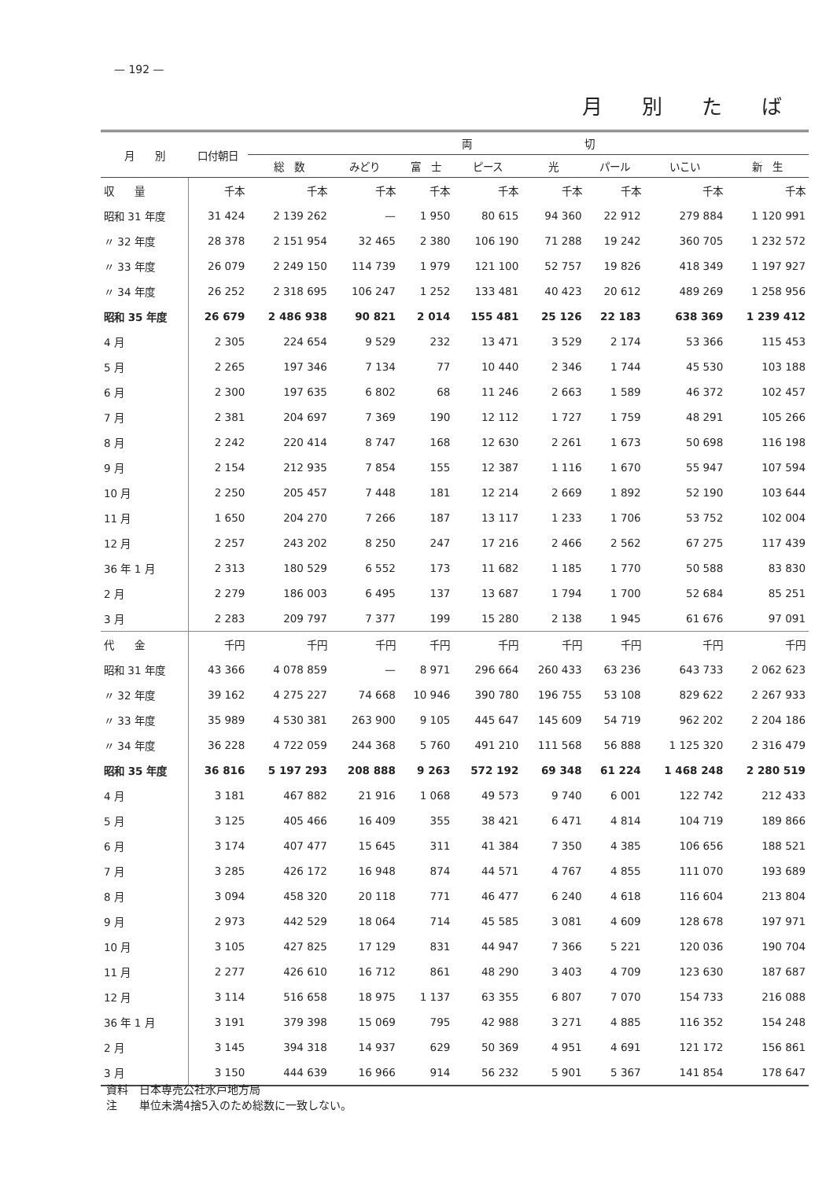— 192 —
月別たば
| 月 別 | 口付朝日 | 両 切 | | | | | | | |
| --- | --- | --- | --- | --- | --- | --- | --- | --- | --- |
| | | 総 数 | みどり | 富 士 | ピース | 光 | パール | いこい | 新 生 |
| 収 量 | 千本 | 千本 | 千本 | 千本 | 千本 | 千本 | 千本 | 千本 | 千本 |
| 昭和 31 年度 | 31 424 | 2 139 262 | — | 1 950 | 80 615 | 94 360 | 22 912 | 279 884 | 1 120 991 |
| 〃 32 年度 | 28 378 | 2 151 954 | 32 465 | 2 380 | 106 190 | 71 288 | 19 242 | 360 705 | 1 232 572 |
| 〃 33 年度 | 26 079 | 2 249 150 | 114 739 | 1 979 | 121 100 | 52 757 | 19 826 | 418 349 | 1 197 927 |
| 〃 34 年度 | 26 252 | 2 318 695 | 106 247 | 1 252 | 133 481 | 40 423 | 20 612 | 489 269 | 1 258 956 |
| 昭和 35 年度 | 26 679 | 2 486 938 | 90 821 | 2 014 | 155 481 | 25 126 | 22 183 | 638 369 | 1 239 412 |
| 4 月 | 2 305 | 224 654 | 9 529 | 232 | 13 471 | 3 529 | 2 174 | 53 366 | 115 453 |
| 5 月 | 2 265 | 197 346 | 7 134 | 77 | 10 440 | 2 346 | 1 744 | 45 530 | 103 188 |
| 6 月 | 2 300 | 197 635 | 6 802 | 68 | 11 246 | 2 663 | 1 589 | 46 372 | 102 457 |
| 7 月 | 2 381 | 204 697 | 7 369 | 190 | 12 112 | 1 727 | 1 759 | 48 291 | 105 266 |
| 8 月 | 2 242 | 220 414 | 8 747 | 168 | 12 630 | 2 261 | 1 673 | 50 698 | 116 198 |
| 9 月 | 2 154 | 212 935 | 7 854 | 155 | 12 387 | 1 116 | 1 670 | 55 947 | 107 594 |
| 10 月 | 2 250 | 205 457 | 7 448 | 181 | 12 214 | 2 669 | 1 892 | 52 190 | 103 644 |
| 11 月 | 1 650 | 204 270 | 7 266 | 187 | 13 117 | 1 233 | 1 706 | 53 752 | 102 004 |
| 12 月 | 2 257 | 243 202 | 8 250 | 247 | 17 216 | 2 466 | 2 562 | 67 275 | 117 439 |
| 36 年 1 月 | 2 313 | 180 529 | 6 552 | 173 | 11 682 | 1 185 | 1 770 | 50 588 | 83 830 |
| 2 月 | 2 279 | 186 003 | 6 495 | 137 | 13 687 | 1 794 | 1 700 | 52 684 | 85 251 |
| 3 月 | 2 283 | 209 797 | 7 377 | 199 | 15 280 | 2 138 | 1 945 | 61 676 | 97 091 |
| 代 金 | 千円 | 千円 | 千円 | 千円 | 千円 | 千円 | 千円 | 千円 | 千円 |
| 昭和 31 年度 | 43 366 | 4 078 859 | — | 8 971 | 296 664 | 260 433 | 63 236 | 643 733 | 2 062 623 |
| 〃 32 年度 | 39 162 | 4 275 227 | 74 668 | 10 946 | 390 780 | 196 755 | 53 108 | 829 622 | 2 267 933 |
| 〃 33 年度 | 35 989 | 4 530 381 | 263 900 | 9 105 | 445 647 | 145 609 | 54 719 | 962 202 | 2 204 186 |
| 〃 34 年度 | 36 228 | 4 722 059 | 244 368 | 5 760 | 491 210 | 111 568 | 56 888 | 1 125 320 | 2 316 479 |
| 昭和 35 年度 | 36 816 | 5 197 293 | 208 888 | 9 263 | 572 192 | 69 348 | 61 224 | 1 468 248 | 2 280 519 |
| 4 月 | 3 181 | 467 882 | 21 916 | 1 068 | 49 573 | 9 740 | 6 001 | 122 742 | 212 433 |
| 5 月 | 3 125 | 405 466 | 16 409 | 355 | 38 421 | 6 471 | 4 814 | 104 719 | 189 866 |
| 6 月 | 3 174 | 407 477 | 15 645 | 311 | 41 384 | 7 350 | 4 385 | 106 656 | 188 521 |
| 7 月 | 3 285 | 426 172 | 16 948 | 874 | 44 571 | 4 767 | 4 855 | 111 070 | 193 689 |
| 8 月 | 3 094 | 458 320 | 20 118 | 771 | 46 477 | 6 240 | 4 618 | 116 604 | 213 804 |
| 9 月 | 2 973 | 442 529 | 18 064 | 714 | 45 585 | 3 081 | 4 609 | 128 678 | 197 971 |
| 10 月 | 3 105 | 427 825 | 17 129 | 831 | 44 947 | 7 366 | 5 221 | 120 036 | 190 704 |
| 11 月 | 2 277 | 426 610 | 16 712 | 861 | 48 290 | 3 403 | 4 709 | 123 630 | 187 687 |
| 12 月 | 3 114 | 516 658 | 18 975 | 1 137 | 63 355 | 6 807 | 7 070 | 154 733 | 216 088 |
| 36 年 1 月 | 3 191 | 379 398 | 15 069 | 795 | 42 988 | 3 271 | 4 885 | 116 352 | 154 248 |
| 2 月 | 3 145 | 394 318 | 14 937 | 629 | 50 369 | 4 951 | 4 691 | 121 172 | 156 861 |
| 3 月 | 3 150 | 444 639 | 16 966 | 914 | 56 232 | 5 901 | 5 367 | 141 854 | 178 647 |
資料　日本専売公社水戸地方局
注　　単位未満4捨5入のため総数に一致しない。